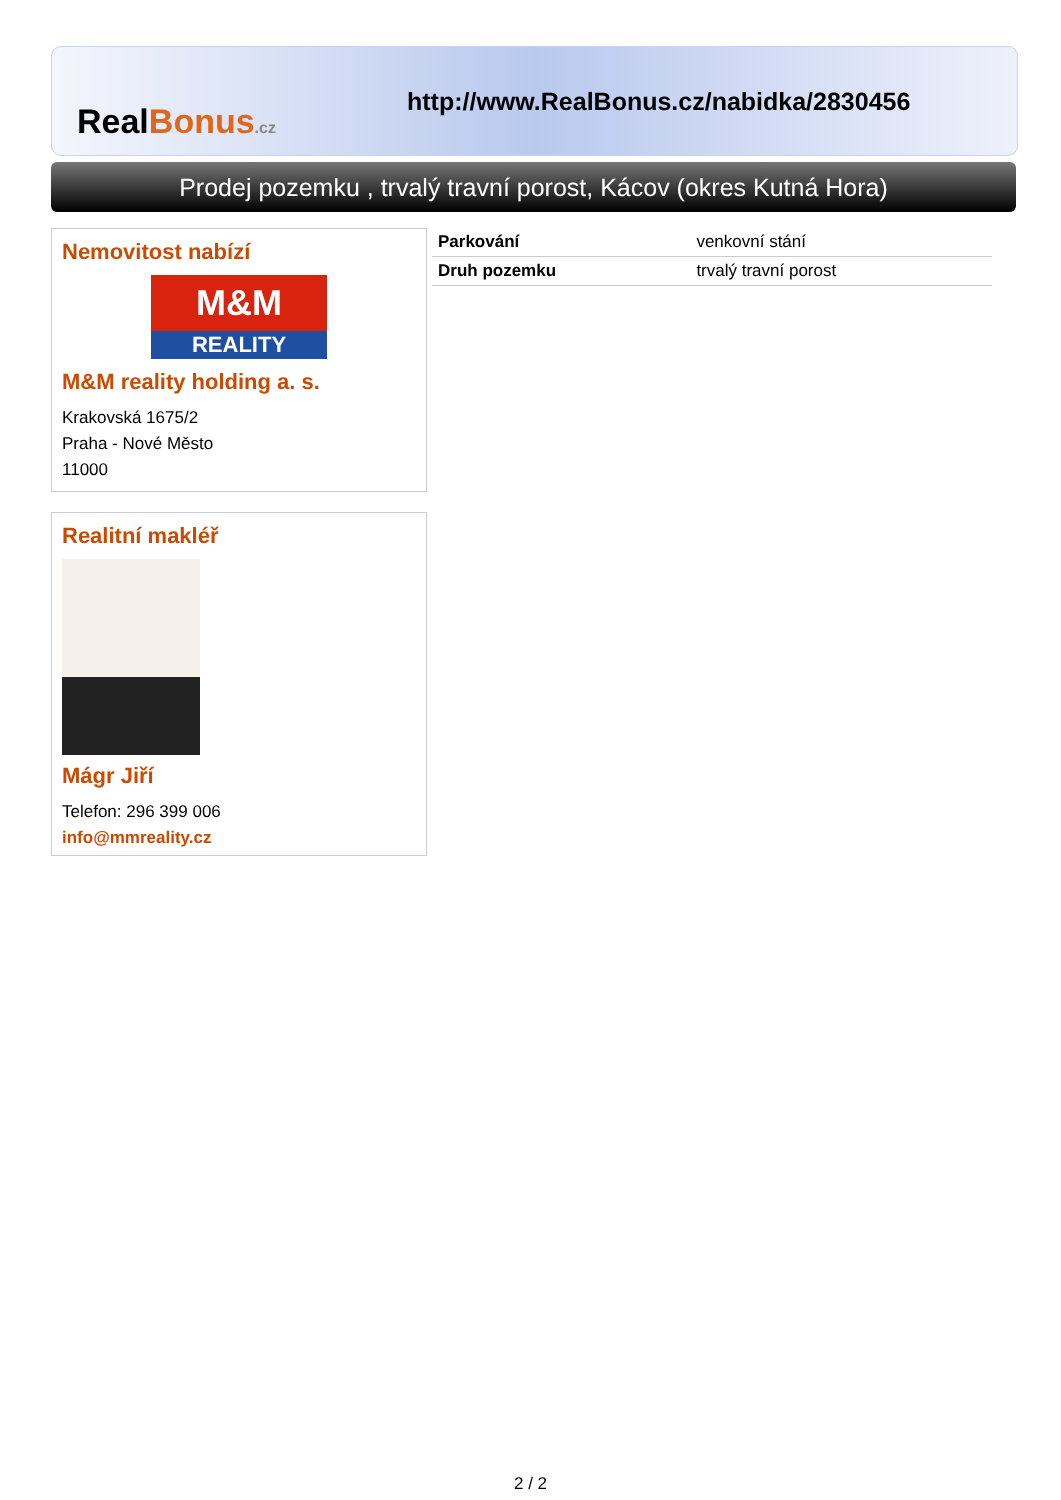RealBonus.cz
http://www.RealBonus.cz/nabidka/2830456
Prodej pozemku , trvalý travní porost, Kácov (okres Kutná Hora)
Nemovitost nabízí
M&M
REALITY
M&M reality holding a. s.
Krakovská 1675/2
Praha - Nové Město
11000
Realitní makléř
Mágr Jiří
Telefon: 296 399 006
info@mmreality.cz
| Parkování | venkovní stání |
| Druh pozemku | trvalý travní porost |
2 / 2